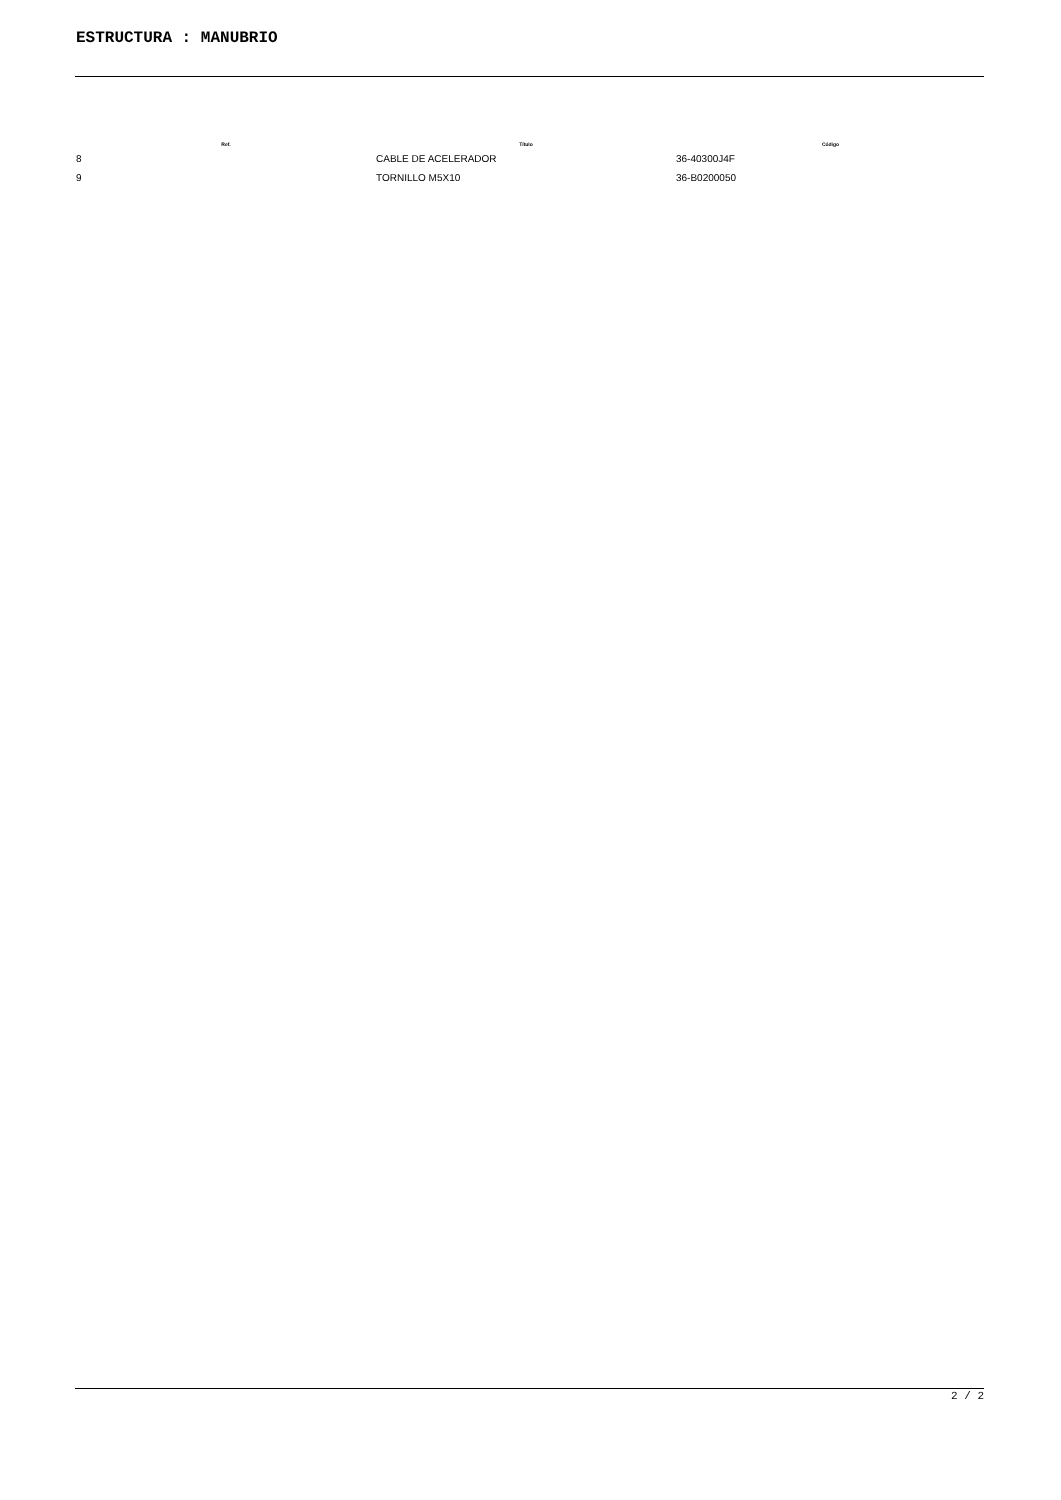ESTRUCTURA : MANUBRIO
| Ref. | Título | Código |
| --- | --- | --- |
| 8 | CABLE DE ACELERADOR | 36-40300J4F |
| 9 | TORNILLO M5X10 | 36-B0200050 |
2 / 2